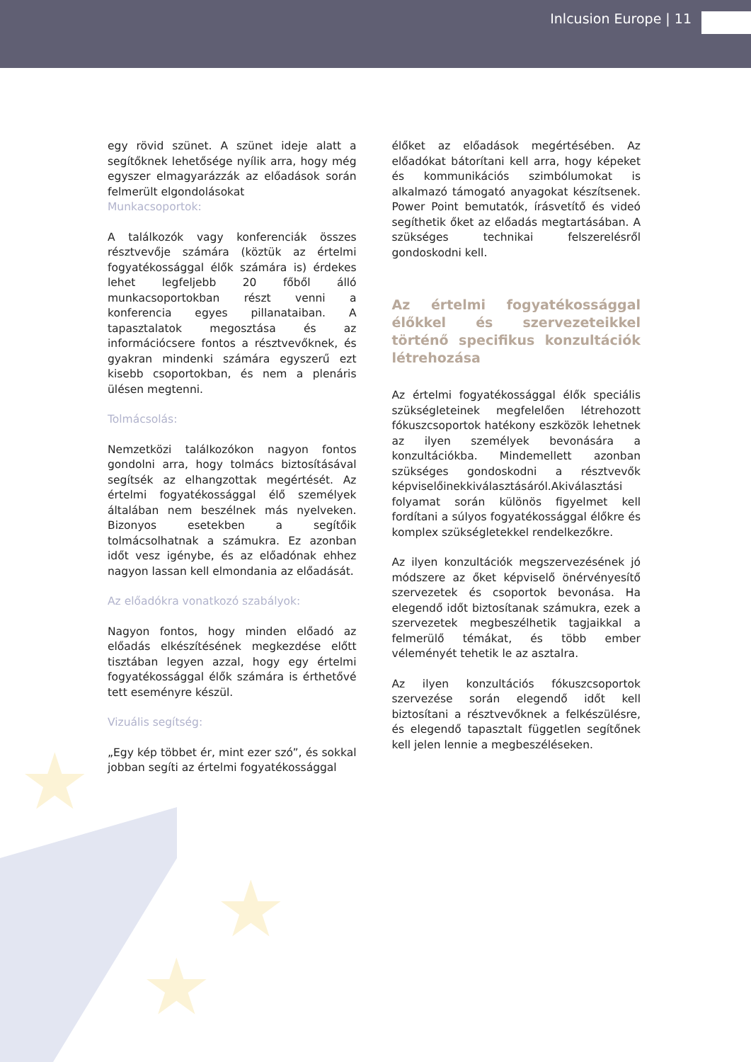★
★
★
Inlcusion Europe | 11
egy rövid szünet. A szünet ideje alatt a segítőknek lehetősége nyílik arra, hogy még egyszer elmagyarázzák az előadások során felmerült elgondolásokat
Munkacsoportok:
A találkozók vagy konferenciák összes résztvevője számára (köztük az értelmi fogyatékossággal élők számára is) érdekes lehet legfeljebb 20 főből álló munkacsoportokban részt venni a konferencia egyes pillanataiban. A tapasztalatok megosztása és az információcsere fontos a résztvevőknek, és gyakran mindenki számára egyszerű ezt kisebb csoportokban, és nem a plenáris ülésen megtenni.
Tolmácsolás:
Nemzetközi találkozókon nagyon fontos gondolni arra, hogy tolmács biztosításával segítsék az elhangzottak megértését. Az értelmi fogyatékossággal élő személyek általában nem beszélnek más nyelveken. Bizonyos esetekben a segítőik tolmácsolhatnak a számukra. Ez azonban időt vesz igénybe, és az előadónak ehhez nagyon lassan kell elmondania az előadását.
Az előadókra vonatkozó szabályok:
Nagyon fontos, hogy minden előadó az előadás elkészítésének megkezdése előtt tisztában legyen azzal, hogy egy értelmi fogyatékossággal élők számára is érthetővé tett eseményre készül.
Vizuális segítség:
„Egy kép többet ér, mint ezer szó”, és sokkal jobban segíti az értelmi fogyatékossággal
élőket az előadások megértésében. Az előadókat bátorítani kell arra, hogy képeket és kommunikációs szimbólumokat is alkalmazó támogató anyagokat készítsenek. Power Point bemutatók, írásvetítő és videó segíthetik őket az előadás megtartásában. A szükséges technikai felszerelésről gondoskodni kell.
Az értelmi fogyatékossággal élőkkel és szervezeteikkel történő specifikus konzultációk létrehozása
Az értelmi fogyatékossággal élők speciális szükségleteinek megfelelően létrehozott fókuszcsoportok hatékony eszközök lehetnek az ilyen személyek bevonására a konzultációkba. Mindemellett azonban szükséges gondoskodni a résztvevők képviselőinekkiválasztásáról.Akiválasztási folyamat során különös figyelmet kell fordítani a súlyos fogyatékossággal élőkre és komplex szükségletekkel rendelkezőkre.
Az ilyen konzultációk megszervezésének jó módszere az őket képviselő önérvényesítő szervezetek és csoportok bevonása. Ha elegendő időt biztosítanak számukra, ezek a szervezetek megbeszélhetik tagjaikkal a felmerülő témákat, és több ember véleményét tehetik le az asztalra.
Az ilyen konzultációs fókuszcsoportok szervezése során elegendő időt kell biztosítani a résztvevőknek a felkészülésre, és elegendő tapasztalt független segítőnek kell jelen lennie a megbeszéléseken.